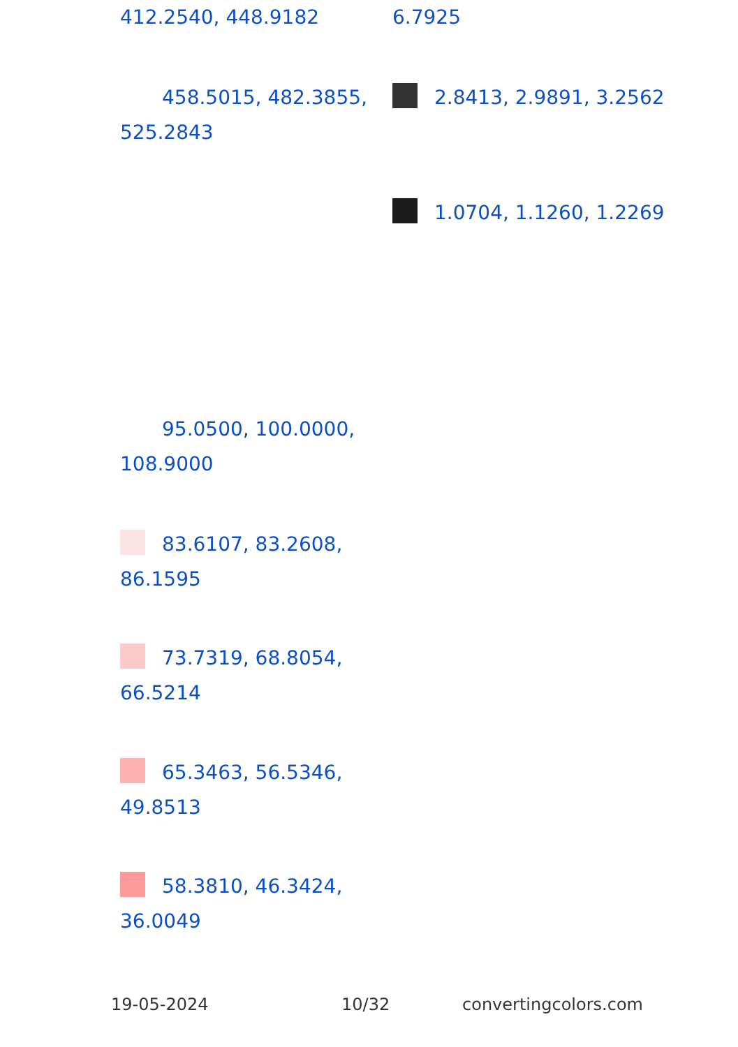412.2540, 448.9182 6.7925
458.5015, 482.3855, 525.2843
2.8413, 2.9891, 3.2562
1.0704, 1.1260, 1.2269
95.0500, 100.0000, 108.9000
83.6107, 83.2608, 86.1595
73.7319, 68.8054, 66.5214
65.3463, 56.5346, 49.8513
58.3810, 46.3424, 36.0049
19-05-2024 10/32 convertingcolors.com